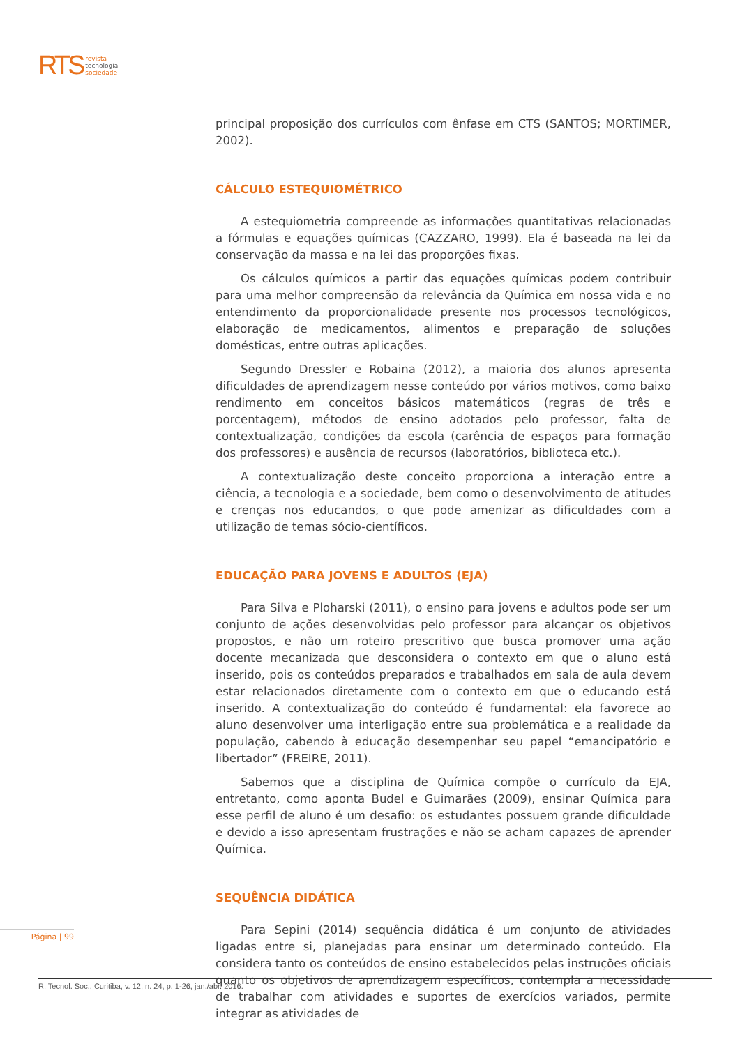RTS
revista
tecnologia
sociedade
principal proposição dos currículos com ênfase em CTS (SANTOS; MORTIMER, 2002).
CÁLCULO ESTEQUIOMÉTRICO
A estequiometria compreende as informações quantitativas relacionadas a fórmulas e equações químicas (CAZZARO, 1999). Ela é baseada na lei da conservação da massa e na lei das proporções fixas.
Os cálculos químicos a partir das equações químicas podem contribuir para uma melhor compreensão da relevância da Química em nossa vida e no entendimento da proporcionalidade presente nos processos tecnológicos, elaboração de medicamentos, alimentos e preparação de soluções domésticas, entre outras aplicações.
Segundo Dressler e Robaina (2012), a maioria dos alunos apresenta dificuldades de aprendizagem nesse conteúdo por vários motivos, como baixo rendimento em conceitos básicos matemáticos (regras de três e porcentagem), métodos de ensino adotados pelo professor, falta de contextualização, condições da escola (carência de espaços para formação dos professores) e ausência de recursos (laboratórios, biblioteca etc.).
A contextualização deste conceito proporciona a interação entre a ciência, a tecnologia e a sociedade, bem como o desenvolvimento de atitudes e crenças nos educandos, o que pode amenizar as dificuldades com a utilização de temas sócio-científicos.
EDUCAÇÃO PARA JOVENS E ADULTOS (EJA)
Para Silva e Ploharski (2011), o ensino para jovens e adultos pode ser um conjunto de ações desenvolvidas pelo professor para alcançar os objetivos propostos, e não um roteiro prescritivo que busca promover uma ação docente mecanizada que desconsidera o contexto em que o aluno está inserido, pois os conteúdos preparados e trabalhados em sala de aula devem estar relacionados diretamente com o contexto em que o educando está inserido. A contextualização do conteúdo é fundamental: ela favorece ao aluno desenvolver uma interligação entre sua problemática e a realidade da população, cabendo à educação desempenhar seu papel “emancipatório e libertador” (FREIRE, 2011).
Sabemos que a disciplina de Química compõe o currículo da EJA, entretanto, como aponta Budel e Guimarães (2009), ensinar Química para esse perfil de aluno é um desafio: os estudantes possuem grande dificuldade e devido a isso apresentam frustrações e não se acham capazes de aprender Química.
SEQUÊNCIA DIDÁTICA
Para Sepini (2014) sequência didática é um conjunto de atividades ligadas entre si, planejadas para ensinar um determinado conteúdo. Ela considera tanto os conteúdos de ensino estabelecidos pelas instruções oficiais quanto os objetivos de aprendizagem específicos, contempla a necessidade de trabalhar com atividades e suportes de exercícios variados, permite integrar as atividades de
Página | 99
R. Tecnol. Soc., Curitiba, v. 12, n. 24, p. 1-26, jan./abr. 2016.